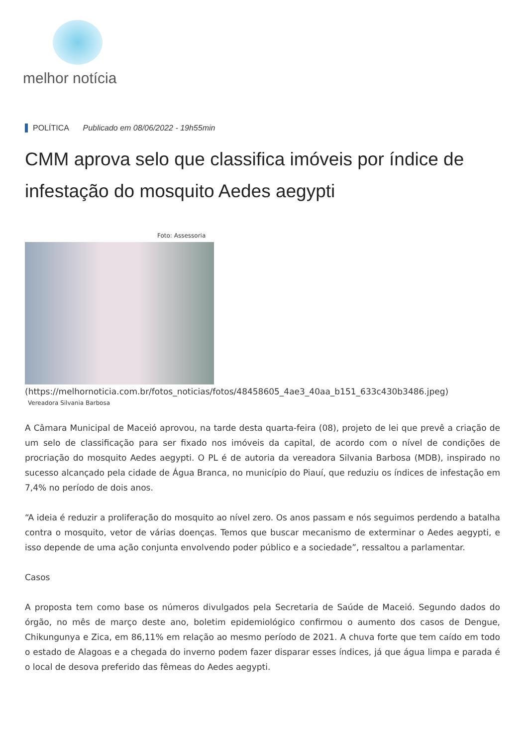melhor notícia
POLÍTICA Publicado em 08/06/2022 - 19h55min
CMM aprova selo que classifica imóveis por índice de infestação do mosquito Aedes aegypti
Foto: Assessoria
(https://melhornoticia.com.br/fotos_noticias/fotos/48458605_4ae3_40aa_b151_633c430b3486.jpeg)
Vereadora Silvania Barbosa
A Câmara Municipal de Maceió aprovou, na tarde desta quarta-feira (08), projeto de lei que prevê a criação de um selo de classificação para ser fixado nos imóveis da capital, de acordo com o nível de condições de procriação do mosquito Aedes aegypti. O PL é de autoria da vereadora Silvania Barbosa (MDB), inspirado no sucesso alcançado pela cidade de Água Branca, no município do Piauí, que reduziu os índices de infestação em 7,4% no período de dois anos.
“A ideia é reduzir a proliferação do mosquito ao nível zero. Os anos passam e nós seguimos perdendo a batalha contra o mosquito, vetor de várias doenças. Temos que buscar mecanismo de exterminar o Aedes aegypti, e isso depende de uma ação conjunta envolvendo poder público e a sociedade”, ressaltou a parlamentar.
Casos
A proposta tem como base os números divulgados pela Secretaria de Saúde de Maceió. Segundo dados do órgão, no mês de março deste ano, boletim epidemiológico confirmou o aumento dos casos de Dengue, Chikungunya e Zica, em 86,11% em relação ao mesmo período de 2021. A chuva forte que tem caído em todo o estado de Alagoas e a chegada do inverno podem fazer disparar esses índices, já que água limpa e parada é o local de desova preferido das fêmeas do Aedes aegypti.